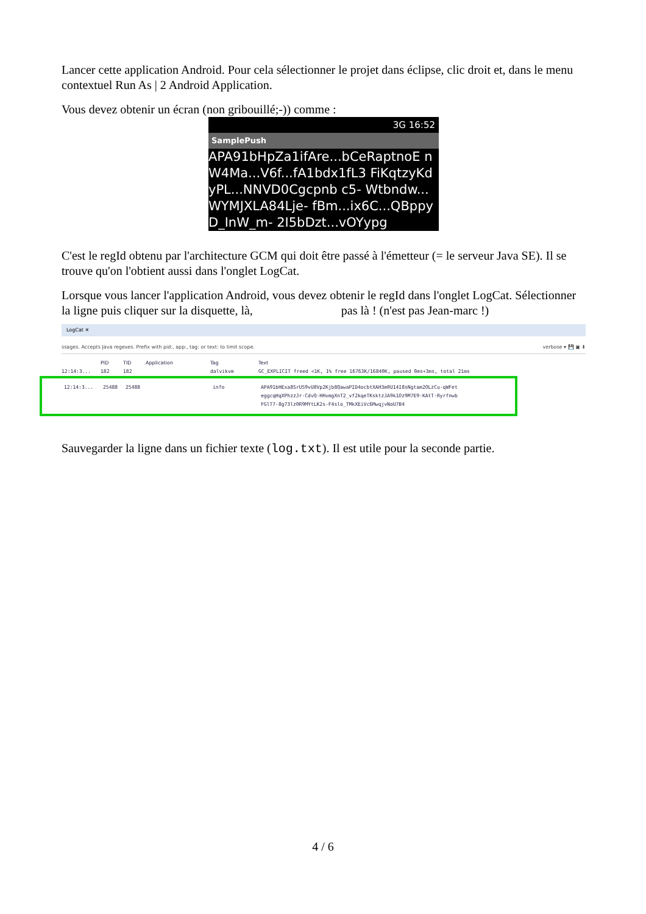Lancer cette application Android. Pour cela sélectionner le projet dans éclipse, clic droit et, dans le menu contextuel Run As | 2 Android Application.
Vous devez obtenir un écran (non gribouillé;-)) comme :
3G 16:52
SamplePush
APA91bHpZa1ifAre...bCeRaptnoE nW4Ma...V6f...fA1bdx1fL3 FiKqtzyKdyPL...NNVD0Cgcpnb c5- Wtbndw...WYMJXLA84Lje- fBm...ix6C...QBppyD_InW_m- 2I5bDzt...vOYypg
C'est le regId obtenu par l'architecture GCM qui doit être passé à l'émetteur (= le serveur Java SE). Il se trouve qu'on l'obtient aussi dans l'onglet LogCat.
Lorsque vous lancer l'application Android, vous devez obtenir le regId dans l'onglet LogCat. Sélectionner la ligne puis cliquer sur la disquette, là, pas là ! (n'est pas Jean-marc !)
LogCat ✕
ssages. Accepts Java regexes. Prefix with pid:, app:, tag: or text: to limit scope. verbose ▾ 💾 ▣ ⬇
PID TID Application Tag Text
12:14:3... 182 182 dalvikvm GC_EXPLICIT freed <1K, 1% free 16763K/16840K, paused 0ms+3ms, total 21ms
12:14:3... 25488 25488 info APA91bHExa8SrU59vU8Vp2Kjb8QawaPID4ocbtXAH3m0U14I8sNgtam2OLzCu-qWFet
eggcqHqXPhzzJr-CdvQ-HHvmgXnT2_vf2kqeTKsktzJA9k1Oz9M7E9-KAtT-Ryrfnwb
FGlT7-8g73lz0R9MYtLK2s-F4slo_TMkXEiVc6MwqjvNoU7B4
Sauvegarder la ligne dans un fichier texte (log.txt). Il est utile pour la seconde partie.
4 / 6